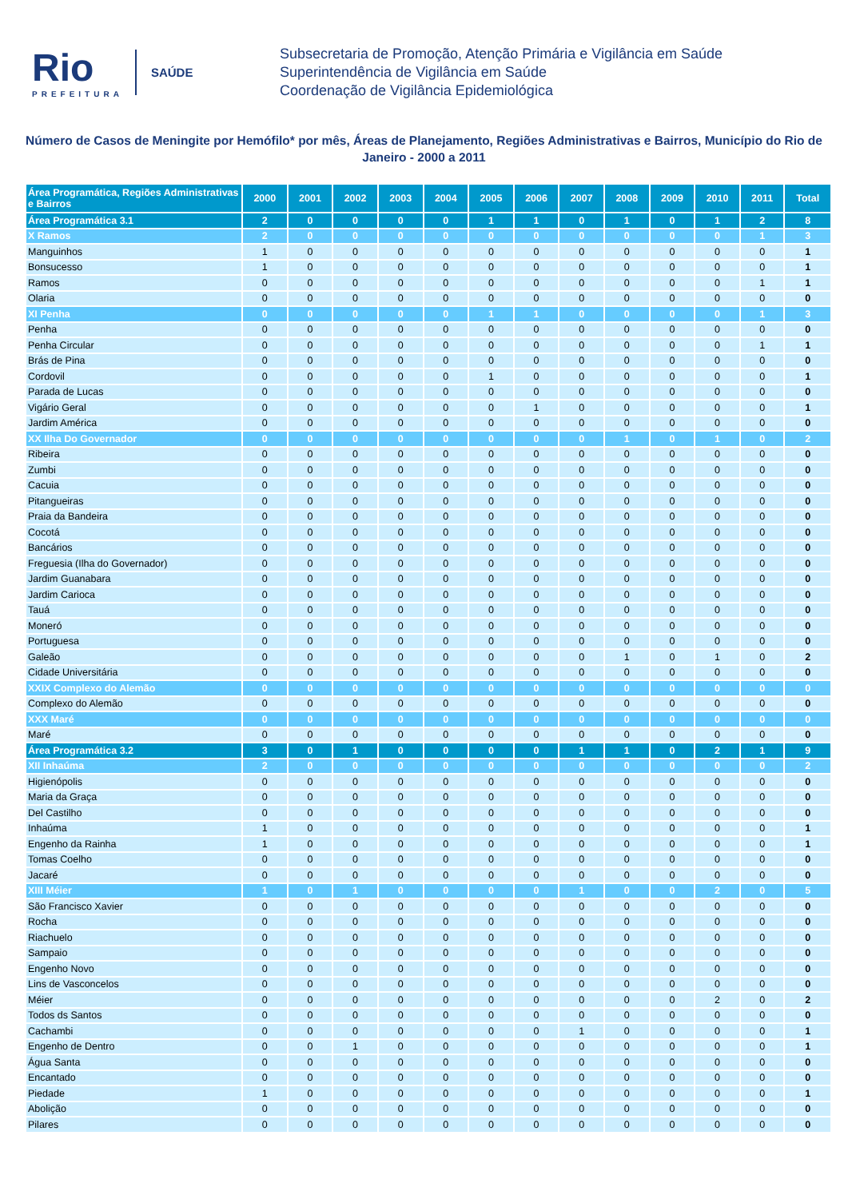Rio
PREFEITURA
SAÚDE
Subsecretaria de Promoção, Atenção Primária e Vigilância em Saúde
Superintendência de Vigilância em Saúde
Coordenação de Vigilância Epidemiológica
Número de Casos de Meningite por Hemófilo* por mês, Áreas de Planejamento, Regiões Administrativas e Bairros, Município do Rio de Janeiro - 2000 a 2011
| Área Programática, Regiões Administrativas e Bairros | 2000 | 2001 | 2002 | 2003 | 2004 | 2005 | 2006 | 2007 | 2008 | 2009 | 2010 | 2011 | Total |
| --- | --- | --- | --- | --- | --- | --- | --- | --- | --- | --- | --- | --- | --- |
| Área Programática 3.1 | 2 | 0 | 0 | 0 | 0 | 1 | 1 | 0 | 1 | 0 | 1 | 2 | 8 |
| X Ramos | 2 | 0 | 0 | 0 | 0 | 0 | 0 | 0 | 0 | 0 | 0 | 1 | 3 |
| Manguinhos | 1 | 0 | 0 | 0 | 0 | 0 | 0 | 0 | 0 | 0 | 0 | 0 | 1 |
| Bonsucesso | 1 | 0 | 0 | 0 | 0 | 0 | 0 | 0 | 0 | 0 | 0 | 0 | 1 |
| Ramos | 0 | 0 | 0 | 0 | 0 | 0 | 0 | 0 | 0 | 0 | 0 | 1 | 1 |
| Olaria | 0 | 0 | 0 | 0 | 0 | 0 | 0 | 0 | 0 | 0 | 0 | 0 | 0 |
| XI Penha | 0 | 0 | 0 | 0 | 0 | 1 | 1 | 0 | 0 | 0 | 0 | 1 | 3 |
| Penha | 0 | 0 | 0 | 0 | 0 | 0 | 0 | 0 | 0 | 0 | 0 | 0 | 0 |
| Penha Circular | 0 | 0 | 0 | 0 | 0 | 0 | 0 | 0 | 0 | 0 | 0 | 1 | 1 |
| Brás de Pina | 0 | 0 | 0 | 0 | 0 | 0 | 0 | 0 | 0 | 0 | 0 | 0 | 0 |
| Cordovil | 0 | 0 | 0 | 0 | 0 | 1 | 0 | 0 | 0 | 0 | 0 | 0 | 1 |
| Parada de Lucas | 0 | 0 | 0 | 0 | 0 | 0 | 0 | 0 | 0 | 0 | 0 | 0 | 0 |
| Vigário Geral | 0 | 0 | 0 | 0 | 0 | 0 | 1 | 0 | 0 | 0 | 0 | 0 | 1 |
| Jardim América | 0 | 0 | 0 | 0 | 0 | 0 | 0 | 0 | 0 | 0 | 0 | 0 | 0 |
| XX Ilha Do Governador | 0 | 0 | 0 | 0 | 0 | 0 | 0 | 0 | 1 | 0 | 1 | 0 | 2 |
| Ribeira | 0 | 0 | 0 | 0 | 0 | 0 | 0 | 0 | 0 | 0 | 0 | 0 | 0 |
| Zumbi | 0 | 0 | 0 | 0 | 0 | 0 | 0 | 0 | 0 | 0 | 0 | 0 | 0 |
| Cacuia | 0 | 0 | 0 | 0 | 0 | 0 | 0 | 0 | 0 | 0 | 0 | 0 | 0 |
| Pitangueiras | 0 | 0 | 0 | 0 | 0 | 0 | 0 | 0 | 0 | 0 | 0 | 0 | 0 |
| Praia da Bandeira | 0 | 0 | 0 | 0 | 0 | 0 | 0 | 0 | 0 | 0 | 0 | 0 | 0 |
| Cocotá | 0 | 0 | 0 | 0 | 0 | 0 | 0 | 0 | 0 | 0 | 0 | 0 | 0 |
| Bancários | 0 | 0 | 0 | 0 | 0 | 0 | 0 | 0 | 0 | 0 | 0 | 0 | 0 |
| Freguesia (Ilha do Governador) | 0 | 0 | 0 | 0 | 0 | 0 | 0 | 0 | 0 | 0 | 0 | 0 | 0 |
| Jardim Guanabara | 0 | 0 | 0 | 0 | 0 | 0 | 0 | 0 | 0 | 0 | 0 | 0 | 0 |
| Jardim Carioca | 0 | 0 | 0 | 0 | 0 | 0 | 0 | 0 | 0 | 0 | 0 | 0 | 0 |
| Tauá | 0 | 0 | 0 | 0 | 0 | 0 | 0 | 0 | 0 | 0 | 0 | 0 | 0 |
| Moneró | 0 | 0 | 0 | 0 | 0 | 0 | 0 | 0 | 0 | 0 | 0 | 0 | 0 |
| Portuguesa | 0 | 0 | 0 | 0 | 0 | 0 | 0 | 0 | 0 | 0 | 0 | 0 | 0 |
| Galeão | 0 | 0 | 0 | 0 | 0 | 0 | 0 | 0 | 1 | 0 | 1 | 0 | 2 |
| Cidade Universitária | 0 | 0 | 0 | 0 | 0 | 0 | 0 | 0 | 0 | 0 | 0 | 0 | 0 |
| XXIX Complexo do Alemão | 0 | 0 | 0 | 0 | 0 | 0 | 0 | 0 | 0 | 0 | 0 | 0 | 0 |
| Complexo do Alemão | 0 | 0 | 0 | 0 | 0 | 0 | 0 | 0 | 0 | 0 | 0 | 0 | 0 |
| XXX Maré | 0 | 0 | 0 | 0 | 0 | 0 | 0 | 0 | 0 | 0 | 0 | 0 | 0 |
| Maré | 0 | 0 | 0 | 0 | 0 | 0 | 0 | 0 | 0 | 0 | 0 | 0 | 0 |
| Área Programática 3.2 | 3 | 0 | 1 | 0 | 0 | 0 | 0 | 1 | 1 | 0 | 2 | 1 | 9 |
| XII Inhaúma | 2 | 0 | 0 | 0 | 0 | 0 | 0 | 0 | 0 | 0 | 0 | 0 | 2 |
| Higienópolis | 0 | 0 | 0 | 0 | 0 | 0 | 0 | 0 | 0 | 0 | 0 | 0 | 0 |
| Maria da Graça | 0 | 0 | 0 | 0 | 0 | 0 | 0 | 0 | 0 | 0 | 0 | 0 | 0 |
| Del Castilho | 0 | 0 | 0 | 0 | 0 | 0 | 0 | 0 | 0 | 0 | 0 | 0 | 0 |
| Inhaúma | 1 | 0 | 0 | 0 | 0 | 0 | 0 | 0 | 0 | 0 | 0 | 0 | 1 |
| Engenho da Rainha | 1 | 0 | 0 | 0 | 0 | 0 | 0 | 0 | 0 | 0 | 0 | 0 | 1 |
| Tomas Coelho | 0 | 0 | 0 | 0 | 0 | 0 | 0 | 0 | 0 | 0 | 0 | 0 | 0 |
| Jacaré | 0 | 0 | 0 | 0 | 0 | 0 | 0 | 0 | 0 | 0 | 0 | 0 | 0 |
| XIII Méier | 1 | 0 | 1 | 0 | 0 | 0 | 0 | 1 | 0 | 0 | 2 | 0 | 5 |
| São Francisco Xavier | 0 | 0 | 0 | 0 | 0 | 0 | 0 | 0 | 0 | 0 | 0 | 0 | 0 |
| Rocha | 0 | 0 | 0 | 0 | 0 | 0 | 0 | 0 | 0 | 0 | 0 | 0 | 0 |
| Riachuelo | 0 | 0 | 0 | 0 | 0 | 0 | 0 | 0 | 0 | 0 | 0 | 0 | 0 |
| Sampaio | 0 | 0 | 0 | 0 | 0 | 0 | 0 | 0 | 0 | 0 | 0 | 0 | 0 |
| Engenho Novo | 0 | 0 | 0 | 0 | 0 | 0 | 0 | 0 | 0 | 0 | 0 | 0 | 0 |
| Lins de Vasconcelos | 0 | 0 | 0 | 0 | 0 | 0 | 0 | 0 | 0 | 0 | 0 | 0 | 0 |
| Méier | 0 | 0 | 0 | 0 | 0 | 0 | 0 | 0 | 0 | 0 | 2 | 0 | 2 |
| Todos ds Santos | 0 | 0 | 0 | 0 | 0 | 0 | 0 | 0 | 0 | 0 | 0 | 0 | 0 |
| Cachambi | 0 | 0 | 0 | 0 | 0 | 0 | 0 | 1 | 0 | 0 | 0 | 0 | 1 |
| Engenho de Dentro | 0 | 0 | 1 | 0 | 0 | 0 | 0 | 0 | 0 | 0 | 0 | 0 | 1 |
| Água Santa | 0 | 0 | 0 | 0 | 0 | 0 | 0 | 0 | 0 | 0 | 0 | 0 | 0 |
| Encantado | 0 | 0 | 0 | 0 | 0 | 0 | 0 | 0 | 0 | 0 | 0 | 0 | 0 |
| Piedade | 1 | 0 | 0 | 0 | 0 | 0 | 0 | 0 | 0 | 0 | 0 | 0 | 1 |
| Abolição | 0 | 0 | 0 | 0 | 0 | 0 | 0 | 0 | 0 | 0 | 0 | 0 | 0 |
| Pilares | 0 | 0 | 0 | 0 | 0 | 0 | 0 | 0 | 0 | 0 | 0 | 0 | 0 |